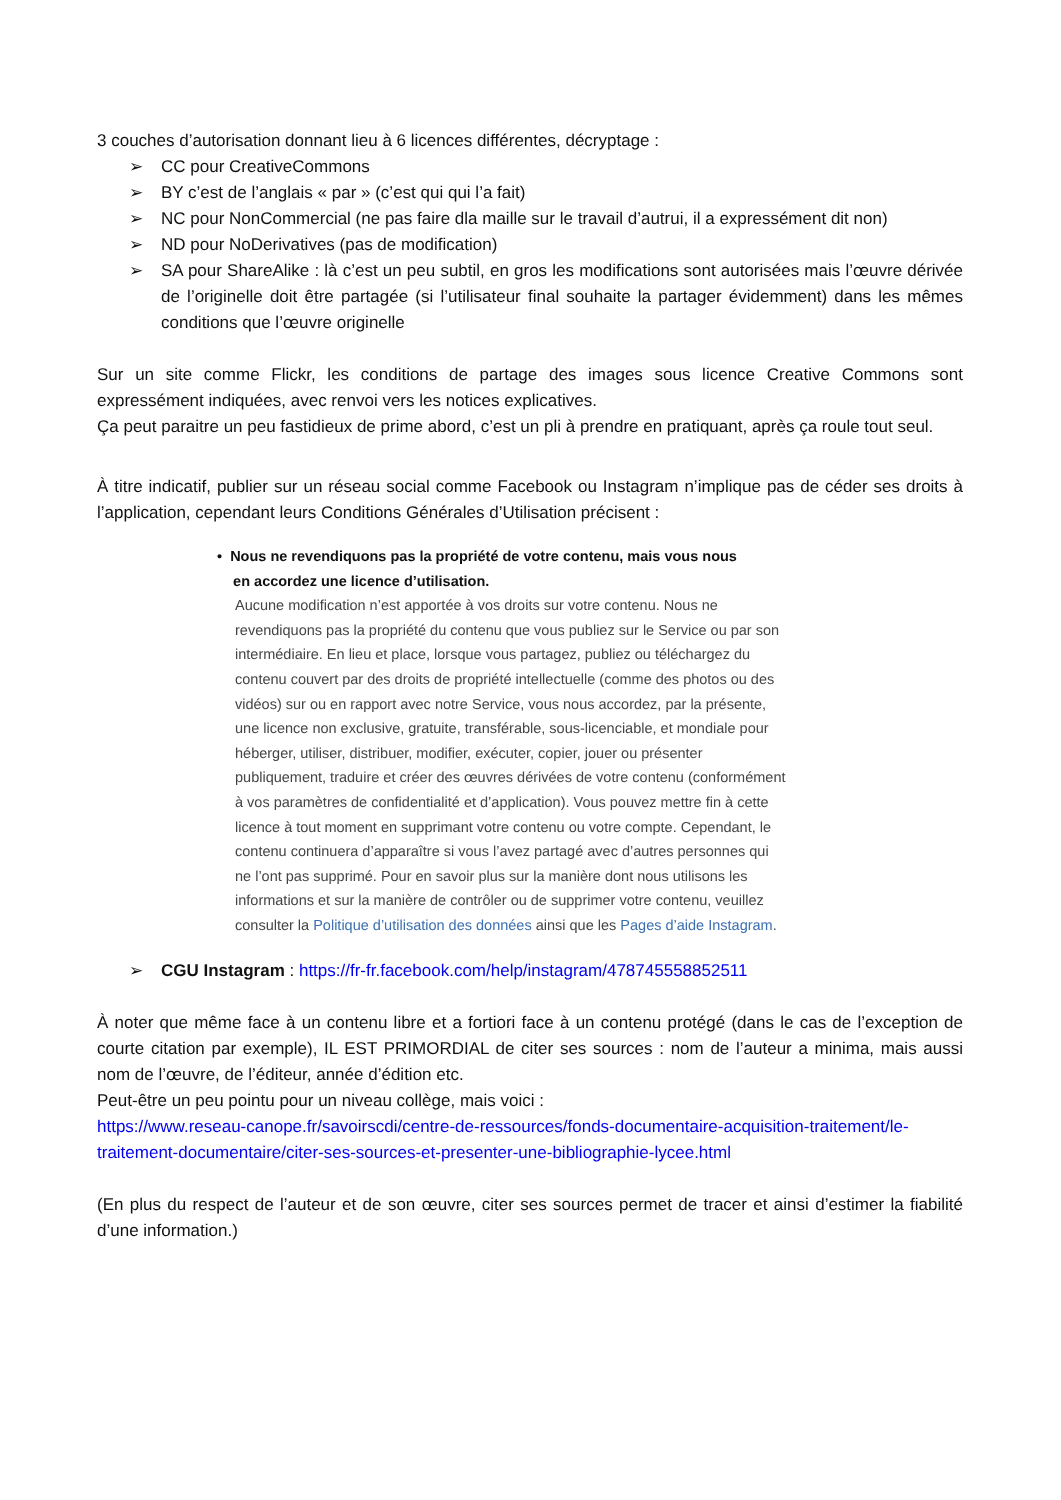3 couches d’autorisation donnant lieu à 6 licences différentes, décryptage :
➢ CC pour CreativeCommons
➢ BY c’est de l’anglais « par » (c’est qui qui l’a fait)
➢ NC pour NonCommercial (ne pas faire dla maille sur le travail d’autrui, il a expressément dit non)
➢ ND pour NoDerivatives (pas de modification)
➢ SA pour ShareAlike : là c’est un peu subtil, en gros les modifications sont autorisées mais l’œuvre dérivée de l’originelle doit être partagée (si l’utilisateur final souhaite la partager évidemment) dans les mêmes conditions que l’œuvre originelle
Sur un site comme Flickr, les conditions de partage des images sous licence Creative Commons sont expressément indiquées, avec renvoi vers les notices explicatives.
Ça peut paraitre un peu fastidieux de prime abord, c’est un pli à prendre en pratiquant, après ça roule tout seul.
À titre indicatif, publier sur un réseau social comme Facebook ou Instagram n’implique pas de céder ses droits à l’application, cependant leurs Conditions Générales d’Utilisation précisent :
• Nous ne revendiquons pas la propriété de votre contenu, mais vous nous
en accordez une licence d’utilisation.
Aucune modification n’est apportée à vos droits sur votre contenu. Nous ne revendiquons pas la propriété du contenu que vous publiez sur le Service ou par son intermédiaire. En lieu et place, lorsque vous partagez, publiez ou téléchargez du contenu couvert par des droits de propriété intellectuelle (comme des photos ou des vidéos) sur ou en rapport avec notre Service, vous nous accordez, par la présente, une licence non exclusive, gratuite, transférable, sous-licenciable, et mondiale pour héberger, utiliser, distribuer, modifier, exécuter, copier, jouer ou présenter publiquement, traduire et créer des œuvres dérivées de votre contenu (conformément à vos paramètres de confidentialité et d’application). Vous pouvez mettre fin à cette licence à tout moment en supprimant votre contenu ou votre compte. Cependant, le contenu continuera d’apparaître si vous l’avez partagé avec d’autres personnes qui ne l’ont pas supprimé. Pour en savoir plus sur la manière dont nous utilisons les informations et sur la manière de contrôler ou de supprimer votre contenu, veuillez consulter la Politique d’utilisation des données ainsi que les Pages d’aide Instagram.
➢ CGU Instagram : https://fr-fr.facebook.com/help/instagram/478745558852511
À noter que même face à un contenu libre et a fortiori face à un contenu protégé (dans le cas de l’exception de courte citation par exemple), IL EST PRIMORDIAL de citer ses sources : nom de l’auteur a minima, mais aussi nom de l’œuvre, de l’éditeur, année d’édition etc.
Peut-être un peu pointu pour un niveau collège, mais voici :
https://www.reseau-canope.fr/savoirscdi/centre-de-ressources/fonds-documentaire-acquisition-traitement/le-traitement-documentaire/citer-ses-sources-et-presenter-une-bibliographie-lycee.html
(En plus du respect de l’auteur et de son œuvre, citer ses sources permet de tracer et ainsi d’estimer la fiabilité d’une information.)